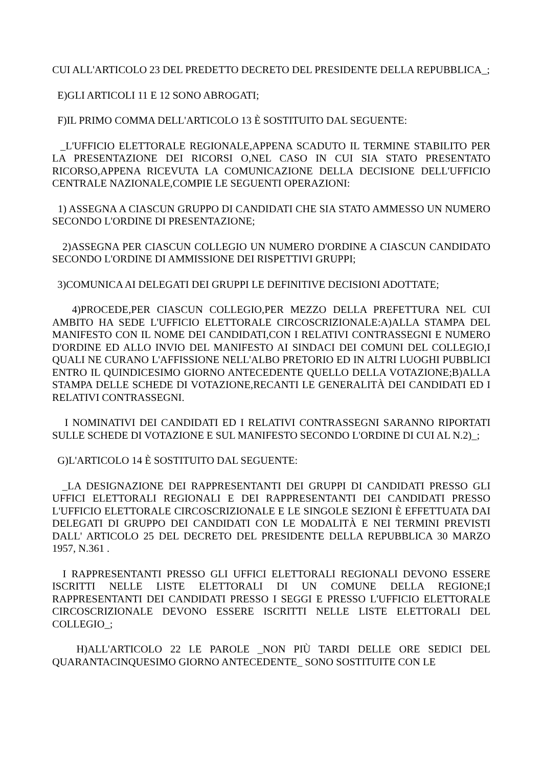CUI ALL'ARTICOLO 23 DEL PREDETTO DECRETO DEL PRESIDENTE DELLA REPUBBLICA_;
E)GLI ARTICOLI 11 E 12 SONO ABROGATI;
F)IL PRIMO COMMA DELL'ARTICOLO 13 È SOSTITUITO DAL SEGUENTE:
_L'UFFICIO ELETTORALE REGIONALE,APPENA SCADUTO IL TERMINE STABILITO PER LA PRESENTAZIONE DEI RICORSI O,NEL CASO IN CUI SIA STATO PRESENTATO RICORSO,APPENA RICEVUTA LA COMUNICAZIONE DELLA DECISIONE DELL'UFFICIO CENTRALE NAZIONALE,COMPIE LE SEGUENTI OPERAZIONI:
1) ASSEGNA A CIASCUN GRUPPO DI CANDIDATI CHE SIA STATO AMMESSO UN NUMERO SECONDO L'ORDINE DI PRESENTAZIONE;
2)ASSEGNA PER CIASCUN COLLEGIO UN NUMERO D'ORDINE A CIASCUN CANDIDATO SECONDO L'ORDINE DI AMMISSIONE DEI RISPETTIVI GRUPPI;
3)COMUNICA AI DELEGATI DEI GRUPPI LE DEFINITIVE DECISIONI ADOTTATE;
4)PROCEDE,PER CIASCUN COLLEGIO,PER MEZZO DELLA PREFETTURA NEL CUI AMBITO HA SEDE L'UFFICIO ELETTORALE CIRCOSCRIZIONALE:A)ALLA STAMPA DEL MANIFESTO CON IL NOME DEI CANDIDATI,CON I RELATIVI CONTRASSEGNI E NUMERO D'ORDINE ED ALLO INVIO DEL MANIFESTO AI SINDACI DEI COMUNI DEL COLLEGIO,I QUALI NE CURANO L'AFFISSIONE NELL'ALBO PRETORIO ED IN ALTRI LUOGHI PUBBLICI ENTRO IL QUINDICESIMO GIORNO ANTECEDENTE QUELLO DELLA VOTAZIONE;B)ALLA STAMPA DELLE SCHEDE DI VOTAZIONE,RECANTI LE GENERALITÀ DEI CANDIDATI ED I RELATIVI CONTRASSEGNI.
I NOMINATIVI DEI CANDIDATI ED I RELATIVI CONTRASSEGNI SARANNO RIPORTATI SULLE SCHEDE DI VOTAZIONE E SUL MANIFESTO SECONDO L'ORDINE DI CUI AL N.2)_;
G)L'ARTICOLO 14 È SOSTITUITO DAL SEGUENTE:
_LA DESIGNAZIONE DEI RAPPRESENTANTI DEI GRUPPI DI CANDIDATI PRESSO GLI UFFICI ELETTORALI REGIONALI E DEI RAPPRESENTANTI DEI CANDIDATI PRESSO L'UFFICIO ELETTORALE CIRCOSCRIZIONALE E LE SINGOLE SEZIONI È EFFETTUATA DAI DELEGATI DI GRUPPO DEI CANDIDATI CON LE MODALITÀ E NEI TERMINI PREVISTI DALL' ARTICOLO 25 DEL DECRETO DEL PRESIDENTE DELLA REPUBBLICA 30 MARZO 1957, N.361 .
I RAPPRESENTANTI PRESSO GLI UFFICI ELETTORALI REGIONALI DEVONO ESSERE ISCRITTI NELLE LISTE ELETTORALI DI UN COMUNE DELLA REGIONE;I RAPPRESENTANTI DEI CANDIDATI PRESSO I SEGGI E PRESSO L'UFFICIO ELETTORALE CIRCOSCRIZIONALE DEVONO ESSERE ISCRITTI NELLE LISTE ELETTORALI DEL COLLEGIO_;
H)ALL'ARTICOLO 22 LE PAROLE _NON PIÙ TARDI DELLE ORE SEDICI DEL QUARANTACINQUESIMO GIORNO ANTECEDENTE_ SONO SOSTITUITE CON LE